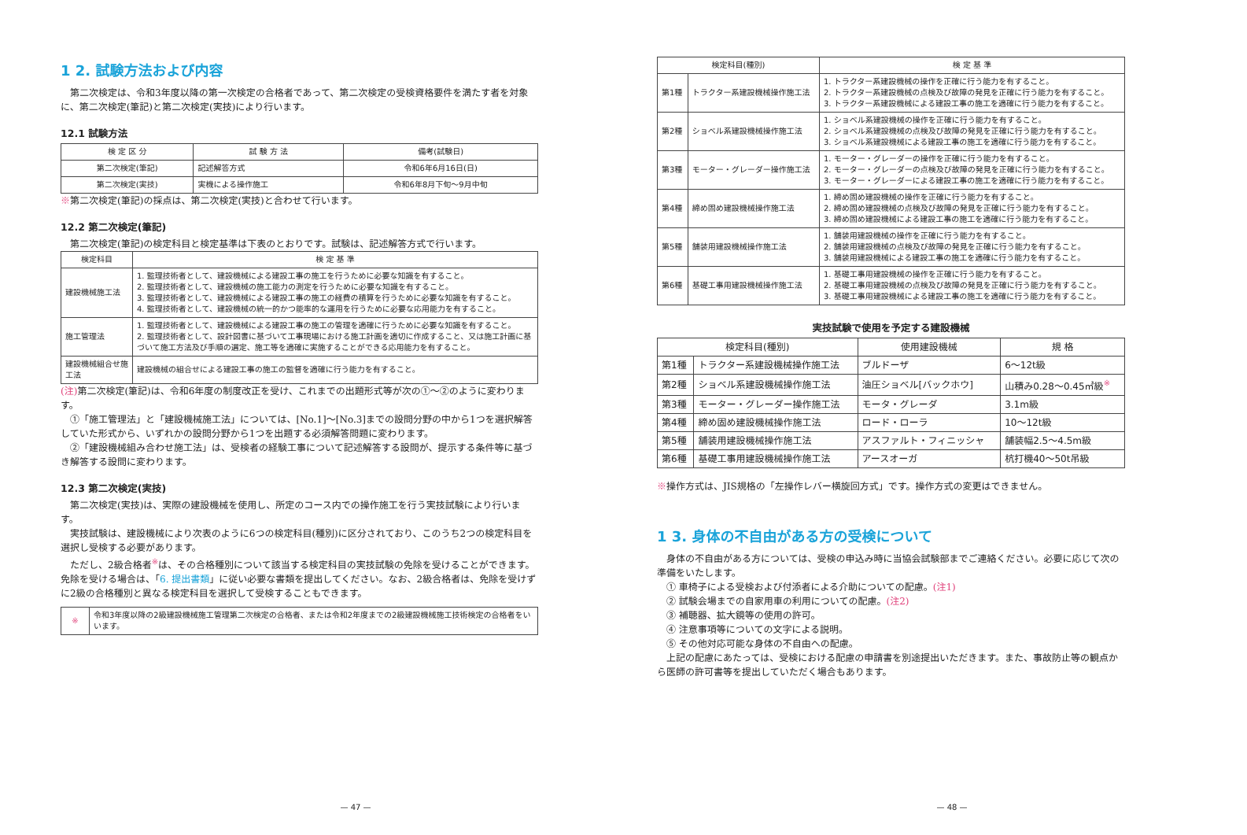1 2. 試験方法および内容
　第二次検定は、令和3年度以降の第一次検定の合格者であって、第二次検定の受検資格要件を満たす者を対象に、第二次検定(筆記)と第二次検定(実技)により行います。
12.1 試験方法
| 検 定 区 分 | 試 験 方 法 | 備考(試験日) |
| --- | --- | --- |
| 第二次検定(筆記) | 記述解答方式 | 令和6年6月16日(日) |
| 第二次検定(実技) | 実機による操作施工 | 令和6年8月下旬～9月中旬 |
※第二次検定(筆記)の採点は、第二次検定(実技)と合わせて行います。
12.2 第二次検定(筆記)
　第二次検定(筆記)の検定科目と検定基準は下表のとおりです。試験は、記述解答方式で行います。
| 検定科目 | 検 定 基 準 |
| --- | --- |
| 建設機械施工法 | 1. 監理技術者として、建設機械による建設工事の施工を行うために必要な知識を有すること。 2. 監理技術者として、建設機械の施工能力の測定を行うために必要な知識を有すること。 3. 監理技術者として、建設機械による建設工事の施工の経費の積算を行うために必要な知識を有すること。 4. 監理技術者として、建設機械の統一的かつ能率的な運用を行うために必要な応用能力を有すること。 |
| 施工管理法 | 1. 監理技術者として、建設機械による建設工事の施工の管理を適確に行うために必要な知識を有すること。 2. 監理技術者として、設計図書に基づいて工事現場における施工計画を適切に作成すること、又は施工計画に基づいて施工方法及び手順の選定、施工等を適確に実施することができる応用能力を有すること。 |
| 建設機械組合せ施工法 | 建設機械の組合せによる建設工事の施工の監督を適確に行う能力を有すること。 |
(注) 第二次検定(筆記)は、令和6年度の制度改正を受け、これまでの出題形式等が次の①～②のように変わります。
　①「施工管理法」と「建設機械施工法」については、[No.1]～[No.3]までの設問分野の中から1つを選択解答していた形式から、いずれかの設問分野から1つを出題する必須解答問題に変わります。
　②「建設機械組み合わせ施工法」は、受検者の経験工事について記述解答する設問が、提示する条件等に基づき解答する設問に変わります。
12.3 第二次検定(実技)
　第二次検定(実技)は、実際の建設機械を使用し、所定のコース内での操作施工を行う実技試験により行います。
　実技試験は、建設機械により次表のように6つの検定科目(種別)に区分されており、このうち2つの検定科目を選択し受検する必要があります。
　ただし、2級合格者<sup>※</sup>は、その合格種別について該当する検定科目の実技試験の免除を受けることができます。免除を受ける場合は、「6. 提出書類」に従い必要な書類を提出してください。なお、2級合格者は、免除を受けずに2級の合格種別と異なる検定科目を選択して受検することもできます。
| ※ | 令和3年度以降の2級建設機械施工管理第二次検定の合格者、または令和2年度までの2級建設機械施工技術検定の合格者をいいます。 |
— 47 —
| 検定科目(種別) | | 検 定 基 準 |
| --- | --- | --- |
| 第1種 | トラクター系建設機械操作施工法 | 1. トラクター系建設機械の操作を正確に行う能力を有すること。 2. トラクター系建設機械の点検及び故障の発見を正確に行う能力を有すること。 3. トラクター系建設機械による建設工事の施工を適確に行う能力を有すること。 |
| 第2種 | ショベル系建設機械操作施工法 | 1. ショベル系建設機械の操作を正確に行う能力を有すること。 2. ショベル系建設機械の点検及び故障の発見を正確に行う能力を有すること。 3. ショベル系建設機械による建設工事の施工を適確に行う能力を有すること。 |
| 第3種 | モーター・グレーダー操作施工法 | 1. モーター・グレーダーの操作を正確に行う能力を有すること。 2. モーター・グレーダーの点検及び故障の発見を正確に行う能力を有すること。 3. モーター・グレーダーによる建設工事の施工を適確に行う能力を有すること。 |
| 第4種 | 締め固め建設機械操作施工法 | 1. 締め固め建設機械の操作を正確に行う能力を有すること。 2. 締め固め建設機械の点検及び故障の発見を正確に行う能力を有すること。 3. 締め固め建設機械による建設工事の施工を適確に行う能力を有すること。 |
| 第5種 | 舗装用建設機械操作施工法 | 1. 舗装用建設機械の操作を正確に行う能力を有すること。 2. 舗装用建設機械の点検及び故障の発見を正確に行う能力を有すること。 3. 舗装用建設機械による建設工事の施工を適確に行う能力を有すること。 |
| 第6種 | 基礎工事用建設機械操作施工法 | 1. 基礎工事用建設機械の操作を正確に行う能力を有すること。 2. 基礎工事用建設機械の点検及び故障の発見を正確に行う能力を有すること。 3. 基礎工事用建設機械による建設工事の施工を適確に行う能力を有すること。 |
実技試験で使用を予定する建設機械
| 検定科目(種別) | | 使用建設機械 | 規 格 |
| --- | --- | --- | --- |
| 第1種 | トラクター系建設機械操作施工法 | ブルドーザ | 6～12t級 |
| 第2種 | ショベル系建設機械操作施工法 | 油圧ショベル[バックホウ] | 山積み0.28～0.45㎥級<sup>※</sup> |
| 第3種 | モーター・グレーダー操作施工法 | モータ・グレーダ | 3.1m級 |
| 第4種 | 締め固め建設機械操作施工法 | ロード・ローラ | 10～12t級 |
| 第5種 | 舗装用建設機械操作施工法 | アスファルト・フィニッシャ | 舗装幅2.5～4.5m級 |
| 第6種 | 基礎工事用建設機械操作施工法 | アースオーガ | 杭打機40～50t吊級 |
※操作方式は、JIS規格の「左操作レバー横旋回方式」です。操作方式の変更はできません。
1 3. 身体の不自由がある方の受検について
　身体の不自由がある方については、受検の申込み時に当協会試験部までご連絡ください。必要に応じて次の準備をいたします。
　① 車椅子による受検および付添者による介助についての配慮。(注1)
　② 試験会場までの自家用車の利用についての配慮。(注2)
　③ 補聴器、拡大鏡等の使用の許可。
　④ 注意事項等についての文字による説明。
　⑤ その他対応可能な身体の不自由への配慮。
　上記の配慮にあたっては、受検における配慮の申請書を別途提出いただきます。また、事故防止等の観点から医師の許可書等を提出していただく場合もあります。
— 48 —